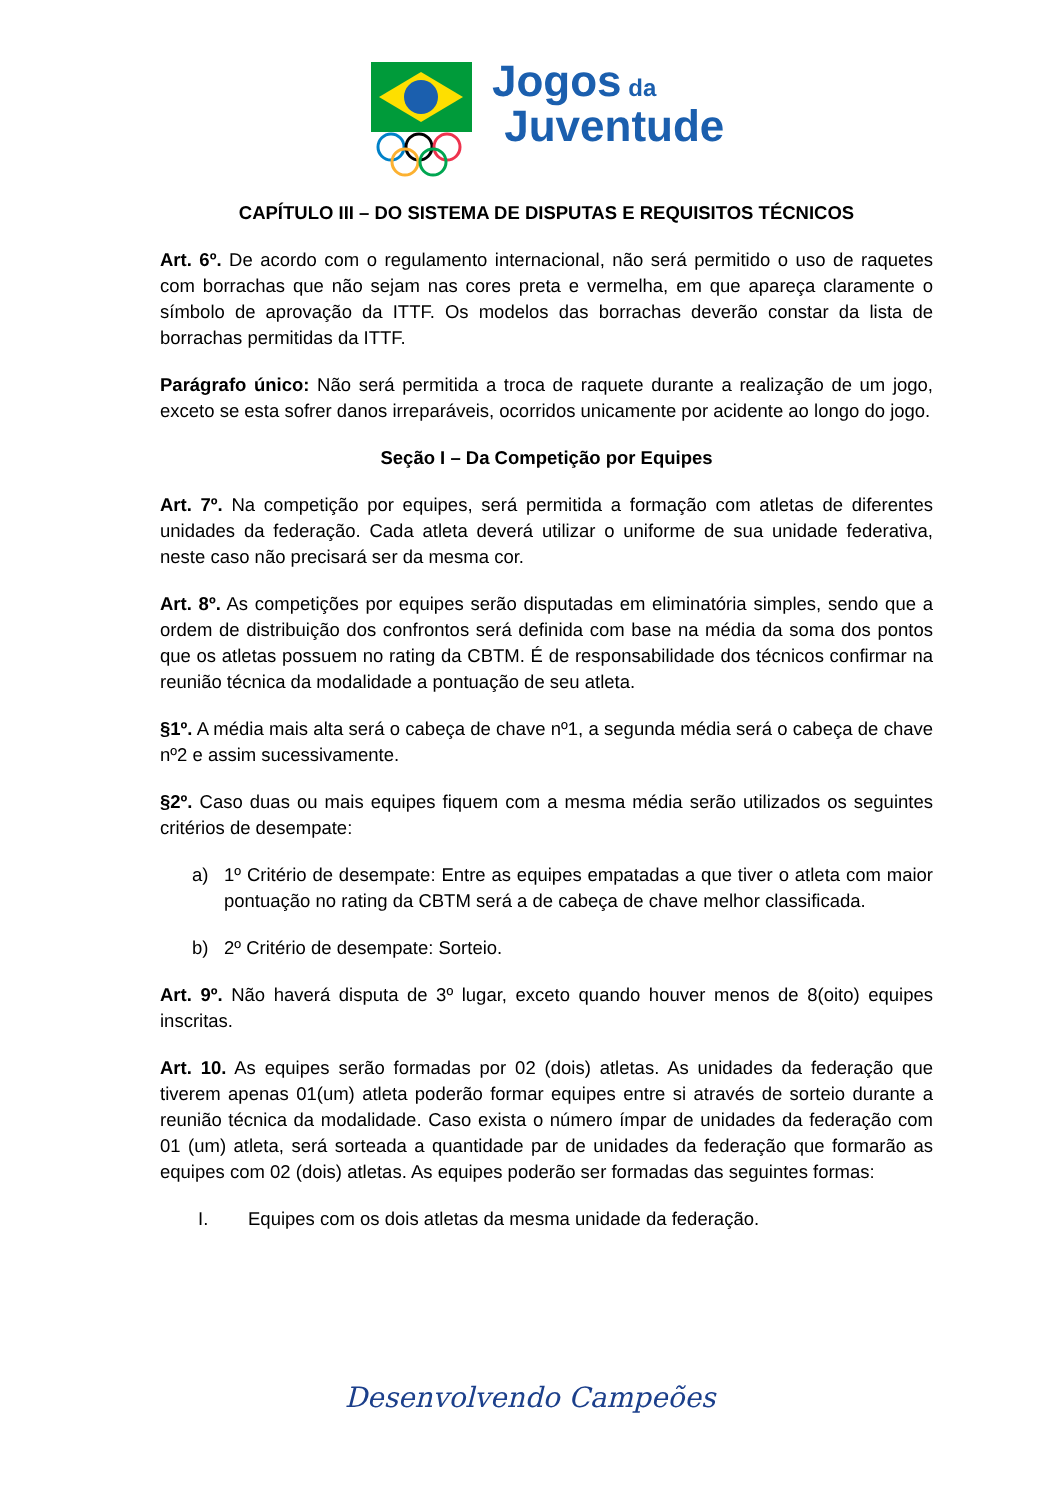Jogos da
Juventude
CAPÍTULO III – DO SISTEMA DE DISPUTAS E REQUISITOS TÉCNICOS
Art. 6º. De acordo com o regulamento internacional, não será permitido o uso de raquetes com borrachas que não sejam nas cores preta e vermelha, em que apareça claramente o símbolo de aprovação da ITTF. Os modelos das borrachas deverão constar da lista de borrachas permitidas da ITTF.
Parágrafo único: Não será permitida a troca de raquete durante a realização de um jogo, exceto se esta sofrer danos irreparáveis, ocorridos unicamente por acidente ao longo do jogo.
Seção I – Da Competição por Equipes
Art. 7º. Na competição por equipes, será permitida a formação com atletas de diferentes unidades da federação. Cada atleta deverá utilizar o uniforme de sua unidade federativa, neste caso não precisará ser da mesma cor.
Art. 8º. As competições por equipes serão disputadas em eliminatória simples, sendo que a ordem de distribuição dos confrontos será definida com base na média da soma dos pontos que os atletas possuem no rating da CBTM. É de responsabilidade dos técnicos confirmar na reunião técnica da modalidade a pontuação de seu atleta.
§1º. A média mais alta será o cabeça de chave nº1, a segunda média será o cabeça de chave nº2 e assim sucessivamente.
§2º. Caso duas ou mais equipes fiquem com a mesma média serão utilizados os seguintes critérios de desempate:
a) 1º Critério de desempate: Entre as equipes empatadas a que tiver o atleta com maior pontuação no rating da CBTM será a de cabeça de chave melhor classificada.
b) 2º Critério de desempate: Sorteio.
Art. 9º. Não haverá disputa de 3º lugar, exceto quando houver menos de 8(oito) equipes inscritas.
Art. 10. As equipes serão formadas por 02 (dois) atletas. As unidades da federação que tiverem apenas 01(um) atleta poderão formar equipes entre si através de sorteio durante a reunião técnica da modalidade. Caso exista o número ímpar de unidades da federação com 01 (um) atleta, será sorteada a quantidade par de unidades da federação que formarão as equipes com 02 (dois) atletas. As equipes poderão ser formadas das seguintes formas:
I. Equipes com os dois atletas da mesma unidade da federação.
Desenvolvendo Campeões